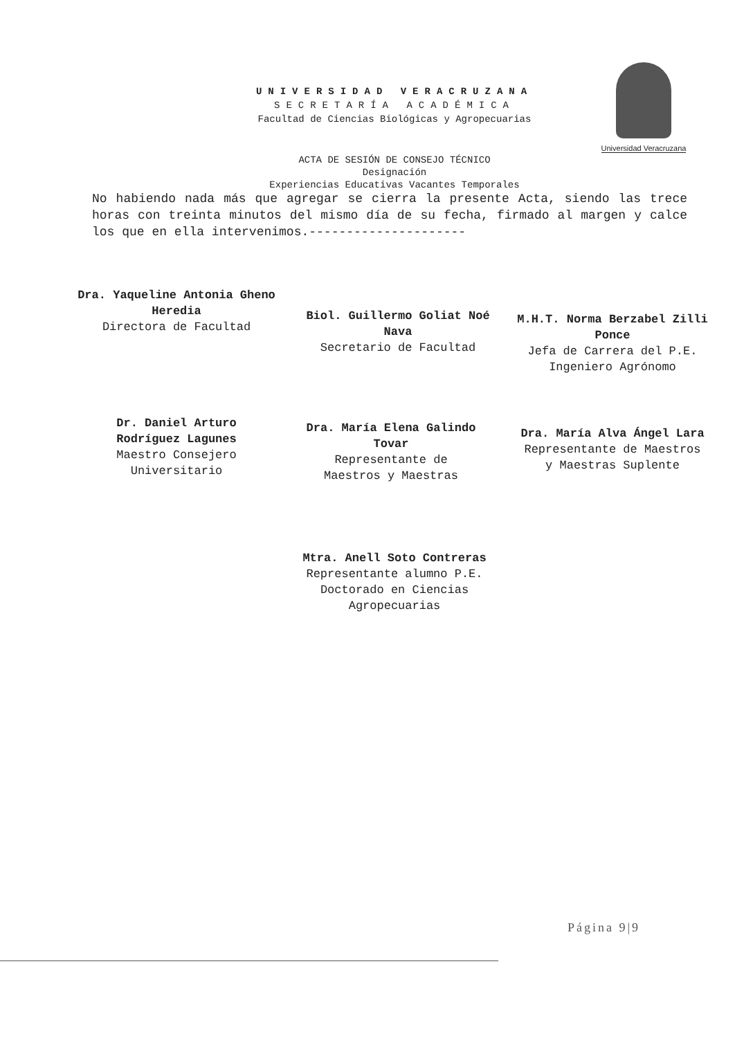UNIVERSIDAD VERACRUZANA
SECRETARÍA ACADÉMICA
Facultad de Ciencias Biológicas y Agropecuarias
Universidad Veracruzana
ACTA DE SESIÓN DE CONSEJO TÉCNICO
Designación
Experiencias Educativas Vacantes Temporales
No habiendo nada más que agregar se cierra la presente Acta, siendo las trece horas con treinta minutos del mismo día de su fecha, firmado al margen y calce los que en ella intervenimos.---------------------
Dra. Yaqueline Antonia Gheno Heredia
Directora de Facultad
Biol. Guillermo Goliat Noé Nava
Secretario de Facultad
M.H.T. Norma Berzabel Zilli Ponce
Jefa de Carrera del P.E. Ingeniero Agrónomo
Dr. Daniel Arturo Rodríguez Lagunes
Maestro Consejero Universitario
Dra. María Elena Galindo Tovar
Representante de Maestros y Maestras
Dra. María Alva Ángel Lara
Representante de Maestros y Maestras Suplente
Mtra. Anell Soto Contreras
Representante alumno P.E. Doctorado en Ciencias Agropecuarias
Página 9|9